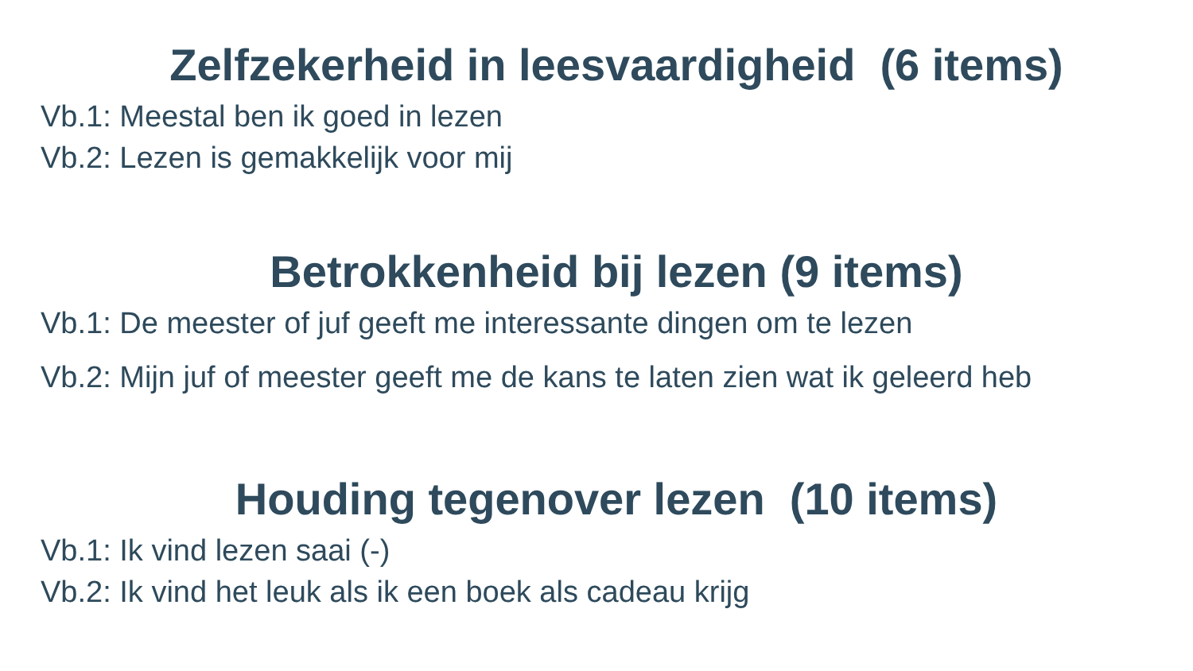Zelfzekerheid in leesvaardigheid (6 items)
Vb.1: Meestal ben ik goed in lezen
Vb.2: Lezen is gemakkelijk voor mij
Betrokkenheid bij lezen (9 items)
Vb.1: De meester of juf geeft me interessante dingen om te lezen
Vb.2: Mijn juf of meester geeft me de kans te laten zien wat ik geleerd heb
Houding tegenover lezen (10 items)
Vb.1: Ik vind lezen saai (-)
Vb.2: Ik vind het leuk als ik een boek als cadeau krijg